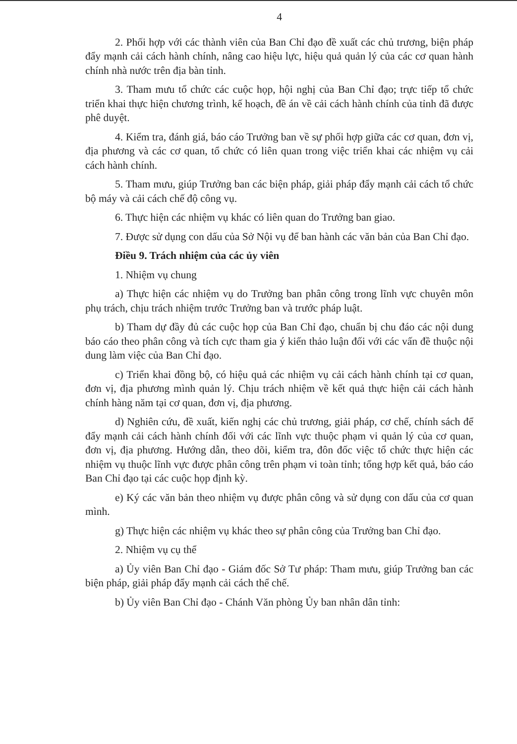4
2. Phối hợp với các thành viên của Ban Chỉ đạo đề xuất các chủ trương, biện pháp đẩy mạnh cải cách hành chính, nâng cao hiệu lực, hiệu quả quản lý của các cơ quan hành chính nhà nước trên địa bàn tỉnh.
3. Tham mưu tổ chức các cuộc họp, hội nghị của Ban Chỉ đạo; trực tiếp tổ chức triển khai thực hiện chương trình, kế hoạch, đề án về cải cách hành chính của tỉnh đã được phê duyệt.
4. Kiểm tra, đánh giá, báo cáo Trưởng ban về sự phối hợp giữa các cơ quan, đơn vị, địa phương và các cơ quan, tổ chức có liên quan trong việc triển khai các nhiệm vụ cải cách hành chính.
5. Tham mưu, giúp Trưởng ban các biện pháp, giải pháp đẩy mạnh cải cách tổ chức bộ máy và cải cách chế độ công vụ.
6. Thực hiện các nhiệm vụ khác có liên quan do Trưởng ban giao.
7. Được sử dụng con dấu của Sở Nội vụ để ban hành các văn bản của Ban Chỉ đạo.
Điều 9. Trách nhiệm của các ủy viên
1. Nhiệm vụ chung
a) Thực hiện các nhiệm vụ do Trưởng ban phân công trong lĩnh vực chuyên môn phụ trách, chịu trách nhiệm trước Trưởng ban và trước pháp luật.
b) Tham dự đầy đủ các cuộc họp của Ban Chỉ đạo, chuẩn bị chu đáo các nội dung báo cáo theo phân công và tích cực tham gia ý kiến thảo luận đối với các vấn đề thuộc nội dung làm việc của Ban Chỉ đạo.
c) Triển khai đồng bộ, có hiệu quả các nhiệm vụ cải cách hành chính tại cơ quan, đơn vị, địa phương mình quản lý. Chịu trách nhiệm về kết quả thực hiện cải cách hành chính hàng năm tại cơ quan, đơn vị, địa phương.
d) Nghiên cứu, đề xuất, kiến nghị các chủ trương, giải pháp, cơ chế, chính sách để đẩy mạnh cải cách hành chính đối với các lĩnh vực thuộc phạm vi quản lý của cơ quan, đơn vị, địa phương. Hướng dẫn, theo dõi, kiểm tra, đôn đốc việc tổ chức thực hiện các nhiệm vụ thuộc lĩnh vực được phân công trên phạm vi toàn tỉnh; tổng hợp kết quả, báo cáo Ban Chỉ đạo tại các cuộc họp định kỳ.
e) Ký các văn bản theo nhiệm vụ được phân công và sử dụng con dấu của cơ quan mình.
g) Thực hiện các nhiệm vụ khác theo sự phân công của Trưởng ban Chỉ đạo.
2. Nhiệm vụ cụ thể
a) Ủy viên Ban Chỉ đạo - Giám đốc Sở Tư pháp: Tham mưu, giúp Trưởng ban các biện pháp, giải pháp đẩy mạnh cải cách thể chế.
b) Ủy viên Ban Chỉ đạo - Chánh Văn phòng Ủy ban nhân dân tỉnh: